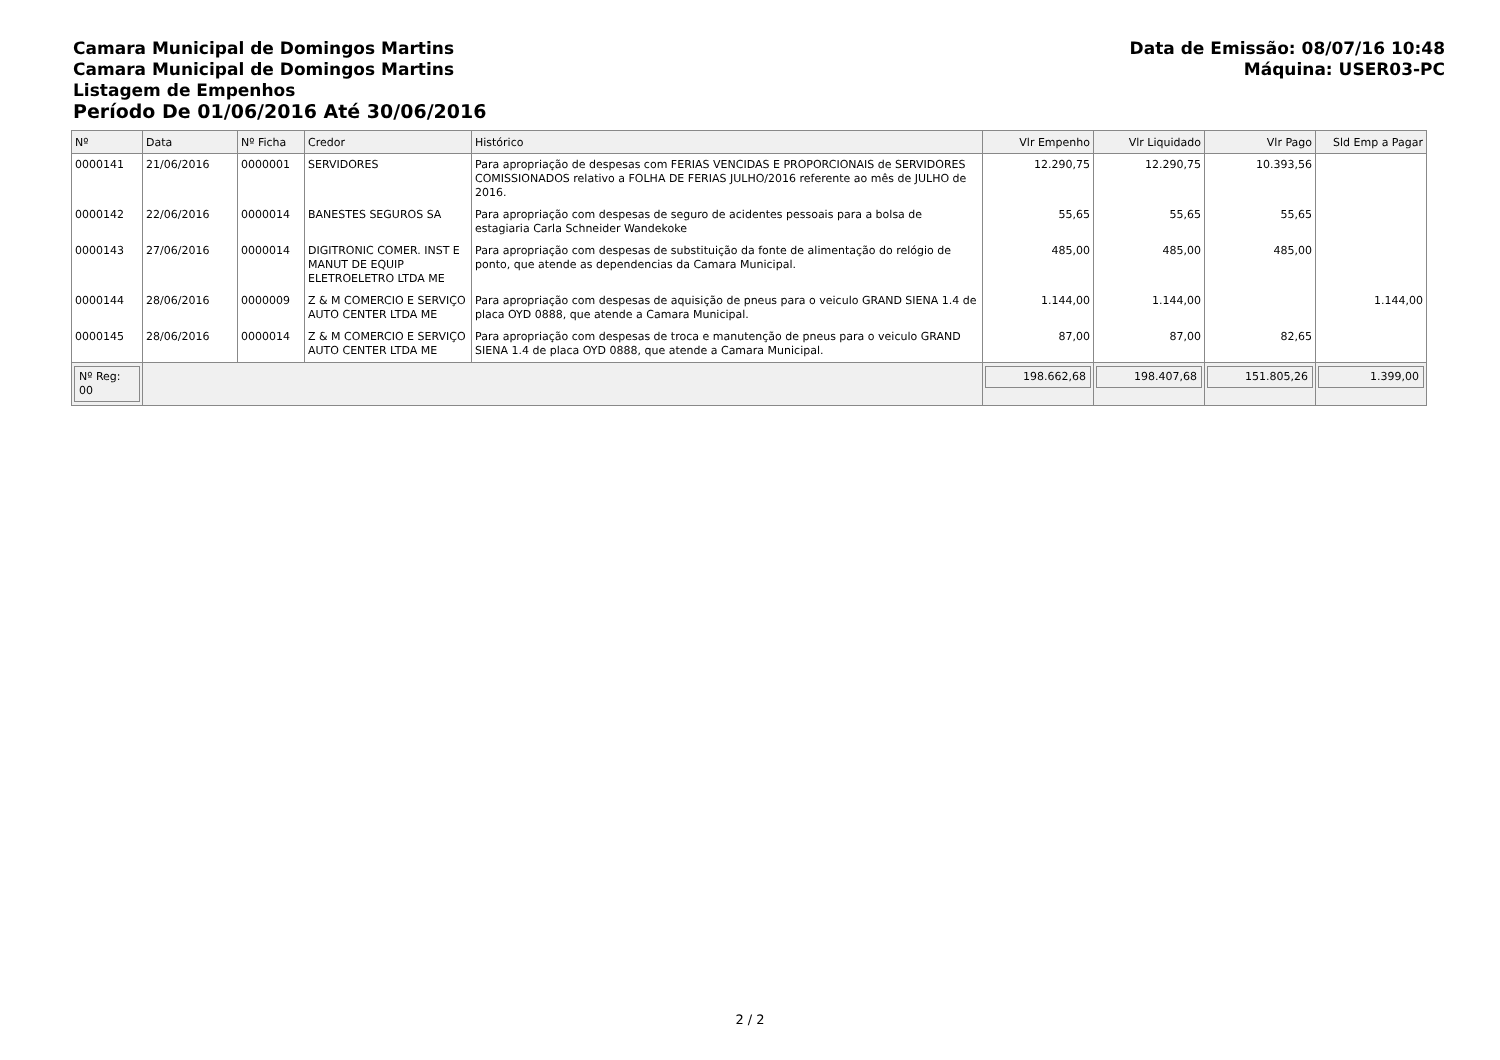Camara Municipal de Domingos Martins
Camara Municipal de Domingos Martins
Listagem de Empenhos
Período De 01/06/2016 Até 30/06/2016
Data de Emissão: 08/07/16 10:48
Máquina: USER03-PC
| Nº | Data | Nº Ficha | Credor | Histórico | Vlr Empenho | Vlr Liquidado | Vlr Pago | Sld Emp a Pagar |
| --- | --- | --- | --- | --- | --- | --- | --- | --- |
| 0000141 | 21/06/2016 | 0000001 | SERVIDORES | Para apropriação de despesas com FERIAS VENCIDAS E PROPORCIONAIS de SERVIDORES COMISSIONADOS relativo a FOLHA DE FERIAS JULHO/2016 referente ao mês de JULHO de 2016. | 12.290,75 | 12.290,75 | 10.393,56 | |
| 0000142 | 22/06/2016 | 0000014 | BANESTES SEGUROS SA | Para apropriação com despesas de seguro de acidentes pessoais para a bolsa de estagiaria Carla Schneider Wandekoke | 55,65 | 55,65 | 55,65 | |
| 0000143 | 27/06/2016 | 0000014 | DIGITRONIC COMER. INST E MANUT DE EQUIP ELETROELETRO LTDA ME | Para apropriação com despesas de substituição da fonte de alimentação do relógio de ponto, que atende as dependencias da Camara Municipal. | 485,00 | 485,00 | 485,00 | |
| 0000144 | 28/06/2016 | 0000009 | Z & M COMERCIO E SERVIÇO AUTO CENTER LTDA ME | Para apropriação com despesas de aquisição de pneus para o veiculo GRAND SIENA 1.4 de placa OYD 0888, que atende a Camara Municipal. | 1.144,00 | 1.144,00 | | 1.144,00 |
| 0000145 | 28/06/2016 | 0000014 | Z & M COMERCIO E SERVIÇO AUTO CENTER LTDA ME | Para apropriação com despesas de troca e manutenção de pneus para o veiculo GRAND SIENA 1.4 de placa OYD 0888, que atende a Camara Municipal. | 87,00 | 87,00 | 82,65 | |
| Nº Reg: 00 | | | | | 198.662,68 | 198.407,68 | 151.805,26 | 1.399,00 |
2 / 2